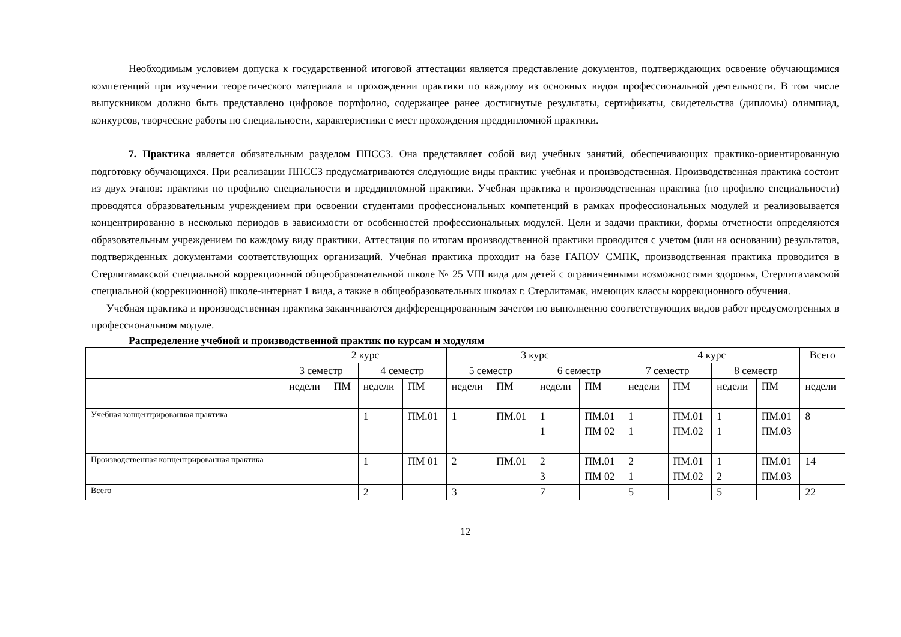Необходимым условием допуска к государственной итоговой аттестации является представление документов, подтверждающих освоение обучающимися компетенций при изучении теоретического материала и прохождении практики по каждому из основных видов профессиональной деятельности. В том числе выпускником должно быть представлено цифровое портфолио, содержащее ранее достигнутые результаты, сертификаты, свидетельства (дипломы) олимпиад, конкурсов, творческие работы по специальности, характеристики с мест прохождения преддипломной практики.
7. Практика является обязательным разделом ППССЗ. Она представляет собой вид учебных занятий, обеспечивающих практико-ориентированную подготовку обучающихся. При реализации ППССЗ предусматриваются следующие виды практик: учебная и производственная. Производственная практика состоит из двух этапов: практики по профилю специальности и преддипломной практики. Учебная практика и производственная практика (по профилю специальности) проводятся образовательным учреждением при освоении студентами профессиональных компетенций в рамках профессиональных модулей и реализовывается концентрированно в несколько периодов в зависимости от особенностей профессиональных модулей. Цели и задачи практики, формы отчетности определяются образовательным учреждением по каждому виду практики. Аттестация по итогам производственной практики проводится с учетом (или на основании) результатов, подтвержденных документами соответствующих организаций. Учебная практика проходит на базе ГАПОУ СМПК, производственная практика проводится в Стерлитамакской специальной коррекционной общеобразовательной школе № 25 VIII вида для детей с ограниченными возможностями здоровья, Стерлитамакской специальной (коррекционной) школе-интернат 1 вида, а также в общеобразовательных школах г. Стерлитамак, имеющих классы коррекционного обучения.
Учебная практика и производственная практика заканчиваются дифференцированным зачетом по выполнению соответствующих видов работ предусмотренных в профессиональном модуле.
Распределение учебной и производственной практик по курсам и модулям
| | 2 курс | | | | 3 курс | | | | 4 курс | | | | Всего |
| --- | --- | --- | --- | --- | --- | --- | --- | --- | --- | --- | --- | --- | --- |
| | 3 семестр | | 4 семестр | | 5 семестр | | 6 семестр | | 7 семестр | | 8 семестр | | |
| | недели | ПМ | недели | ПМ | недели | ПМ | недели | ПМ | недели | ПМ | недели | ПМ | недели |
| Учебная концентрированная практика | | | 1 | ПМ.01 | 1 | ПМ.01 | 1 1 | ПМ.01 ПМ 02 | 1 1 | ПМ.01 ПМ.02 | 1 1 | ПМ.01 ПМ.03 | 8 |
| Производственная концентрированная практика | | | 1 | ПМ 01 | 2 | ПМ.01 | 2 3 | ПМ.01 ПМ 02 | 2 1 | ПМ.01 ПМ.02 | 1 2 | ПМ.01 ПМ.03 | 14 |
| Всего | | | 2 | | 3 | | 7 | | 5 | | 5 | | 22 |
12